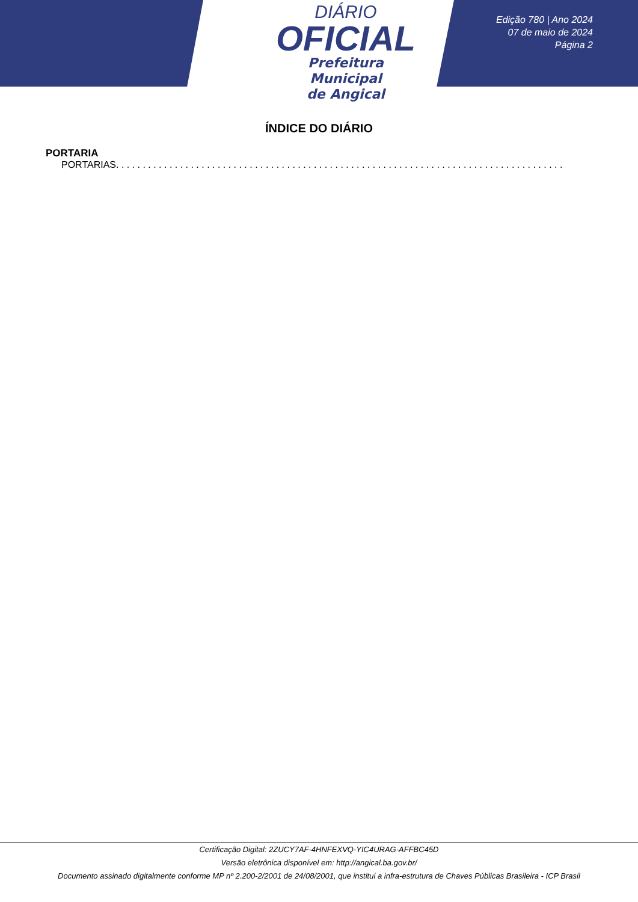DIÁRIO
OFICIAL
Prefeitura Municipal
de Angical
Edição 780 | Ano 2024
07 de maio de 2024
Página 2
ÍNDICE DO DIÁRIO
PORTARIA
PORTARIAS. . . . . . . . . . . . . . . . . . . . . . . . . . . . . . . . . . . . . . . . . . . . . . . . . . . . . . . . . . . . . . . . . . . . . . . . . . . . . . . . . . . . . . . . . . . . . . . . . . . . . . . . . . . . . . . . . . . . . . . . . . . .
Certificação Digital: 2ZUCY7AF-4HNFEXVQ-YIC4URAG-AFFBC45D
Versão eletrônica disponível em: http://angical.ba.gov.br/
Documento assinado digitalmente conforme MP nº 2.200-2/2001 de 24/08/2001, que institui a infra-estrutura de Chaves Públicas Brasileira - ICP Brasil